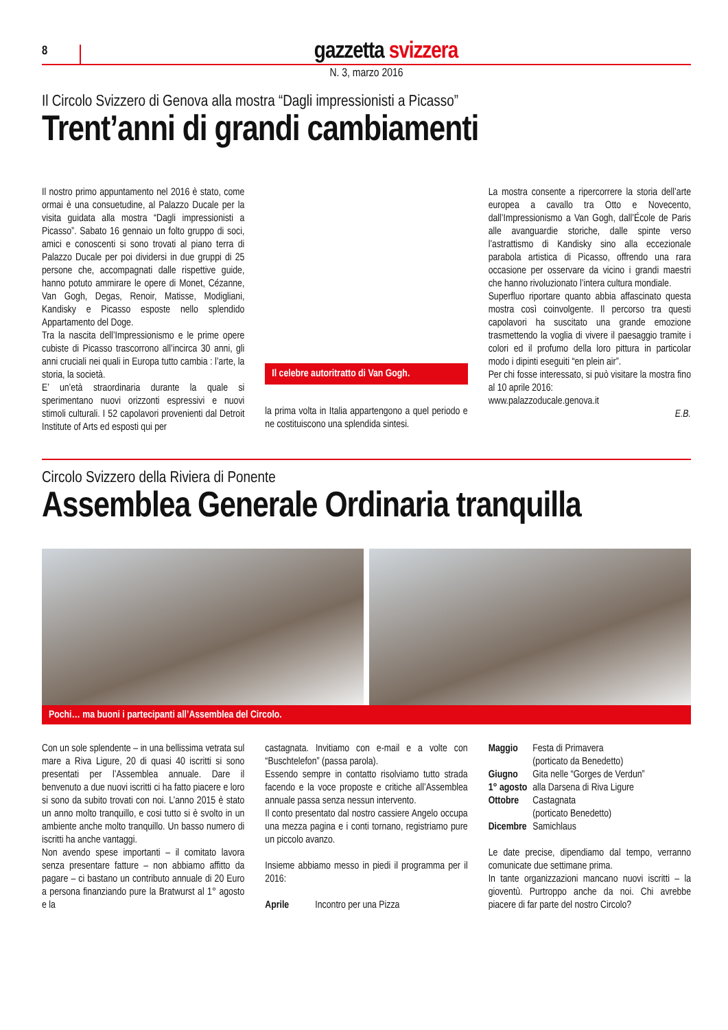8
gazzetta svizzera
N. 3, marzo 2016
Il Circolo Svizzero di Genova alla mostra “Dagli impressionisti a Picasso”
Trent’anni di grandi cambiamenti
Il nostro primo appuntamento nel 2016 è stato, come ormai è una consuetudine, al Palazzo Ducale per la visita guidata alla mostra “Dagli impressionisti a Picasso”. Sabato 16 gennaio un folto gruppo di soci, amici e conoscenti si sono trovati al piano terra di Palazzo Ducale per poi dividersi in due gruppi di 25 persone che, accompagnati dalle rispettive guide, hanno potuto ammirare le opere di Monet, Cézanne, Van Gogh, Degas, Renoir, Matisse, Modigliani, Kandisky e Picasso esposte nello splendido Appartamento del Doge.
Tra la nascita dell’Impressionismo e le prime opere cubiste di Picasso trascorrono all’incirca 30 anni, gli anni cruciali nei quali in Europa tutto cambia : l’arte, la storia, la società.
E’ un’età straordinaria durante la quale si sperimentano nuovi orizzonti espressivi e nuovi stimoli culturali. I 52 capolavori provenienti dal Detroit Institute of Arts ed esposti qui per
Il celebre autoritratto di Van Gogh.
la prima volta in Italia appartengono a quel periodo e ne costituiscono una splendida sintesi.
La mostra consente a ripercorrere la storia dell’arte europea a cavallo tra Otto e Novecento, dall’Impressionismo a Van Gogh, dall’École de Paris alle avanguardie storiche, dalle spinte verso l’astrattismo di Kandisky sino alla eccezionale parabola artistica di Picasso, offrendo una rara occasione per osservare da vicino i grandi maestri che hanno rivoluzionato l’intera cultura mondiale.
Superfluo riportare quanto abbia affascinato questa mostra così coinvolgente. Il percorso tra questi capolavori ha suscitato una grande emozione trasmettendo la voglia di vivere il paesaggio tramite i colori ed il profumo della loro pittura in particolar modo i dipinti eseguiti “en plein air”.
Per chi fosse interessato, si può visitare la mostra fino al 10 aprile 2016:
www.palazzoducale.genova.it
E.B.
Circolo Svizzero della Riviera di Ponente
Assemblea Generale Ordinaria tranquilla
Pochi… ma buoni i partecipanti all’Assemblea del Circolo.
Con un sole splendente – in una bellissima vetrata sul mare a Riva Ligure, 20 di quasi 40 iscritti si sono presentati per l’Assemblea annuale. Dare il benvenuto a due nuovi iscritti ci ha fatto piacere e loro si sono da subito trovati con noi. L’anno 2015 è stato un anno molto tranquillo, e cosi tutto si è svolto in un ambiente anche molto tranquillo. Un basso numero di iscritti ha anche vantaggi.
Non avendo spese importanti – il comitato lavora senza presentare fatture – non abbiamo affitto da pagare – ci bastano un contributo annuale di 20 Euro a persona finanziando pure la Bratwurst al 1° agosto e la
castagnata. Invitiamo con e-mail e a volte con “Buschtelefon” (passa parola).
Essendo sempre in contatto risolviamo tutto strada facendo e la voce proposte e critiche all’Assemblea annuale passa senza nessun intervento.
Il conto presentato dal nostro cassiere Angelo occupa una mezza pagina e i conti tornano, registriamo pure un piccolo avanzo.
Insieme abbiamo messo in piedi il programma per il 2016:
| Aprile | Incontro per una Pizza |
| Maggio | Festa di Primavera (porticato da Benedetto) |
| Giugno | Gita nelle “Gorges de Verdun” |
| 1° agosto | alla Darsena di Riva Ligure |
| Ottobre | Castagnata (porticato Benedetto) |
| Dicembre | Samichlaus |
Le date precise, dipendiamo dal tempo, verranno comunicate due settimane prima.
In tante organizzazioni mancano nuovi iscritti – la gioventù. Purtroppo anche da noi. Chi avrebbe piacere di far parte del nostro Circolo?